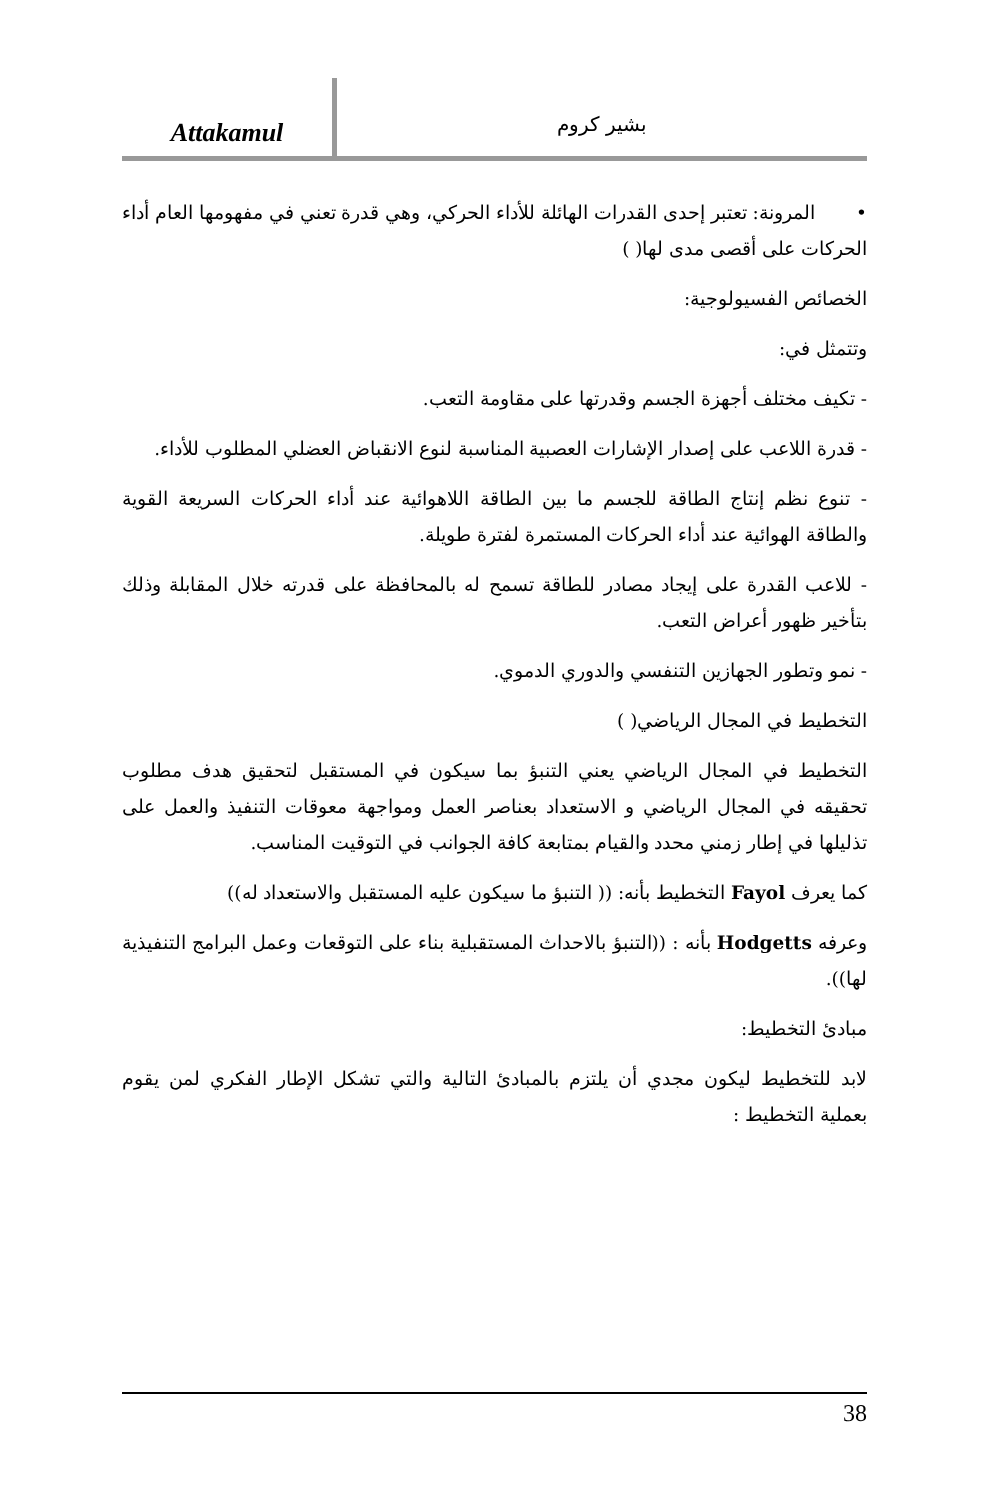Attakamul
بشير كروم
• المرونة: تعتبر إحدى القدرات الهائلة للأداء الحركي، وهي قدرة تعني في مفهومها العام أداء الحركات على أقصى مدى لها( )
الخصائص الفسيولوجية:
وتتمثل في:
- تكيف مختلف أجهزة الجسم وقدرتها على مقاومة التعب.
- قدرة اللاعب على إصدار الإشارات العصبية المناسبة لنوع الانقباض العضلي المطلوب للأداء.
- تنوع نظم إنتاج الطاقة للجسم ما بين الطاقة اللاهوائية عند أداء الحركات السريعة القوية والطاقة الهوائية عند أداء الحركات المستمرة لفترة طويلة.
- للاعب القدرة على إيجاد مصادر للطاقة تسمح له بالمحافظة على قدرته خلال المقابلة وذلك بتأخير ظهور أعراض التعب.
- نمو وتطور الجهازين التنفسي والدوري الدموي.
التخطيط في المجال الرياضي( )
التخطيط في المجال الرياضي يعني التنبؤ بما سيكون في المستقبل لتحقيق هدف مطلوب تحقيقه في المجال الرياضي و الاستعداد بعناصر العمل ومواجهة معوقات التنفيذ والعمل على تذليلها في إطار زمني محدد والقيام بمتابعة كافة الجوانب في التوقيت المناسب.
كما يعرف Fayol التخطيط بأنه: (( التنبؤ ما سيكون عليه المستقبل والاستعداد له))
وعرفه Hodgetts بأنه : ((التنبؤ بالاحداث المستقبلية بناء على التوقعات وعمل البرامج التنفيذية لها)).
مبادئ التخطيط:
لابد للتخطيط ليكون مجدي أن يلتزم بالمبادئ التالية والتي تشكل الإطار الفكري لمن يقوم بعملية التخطيط :
38